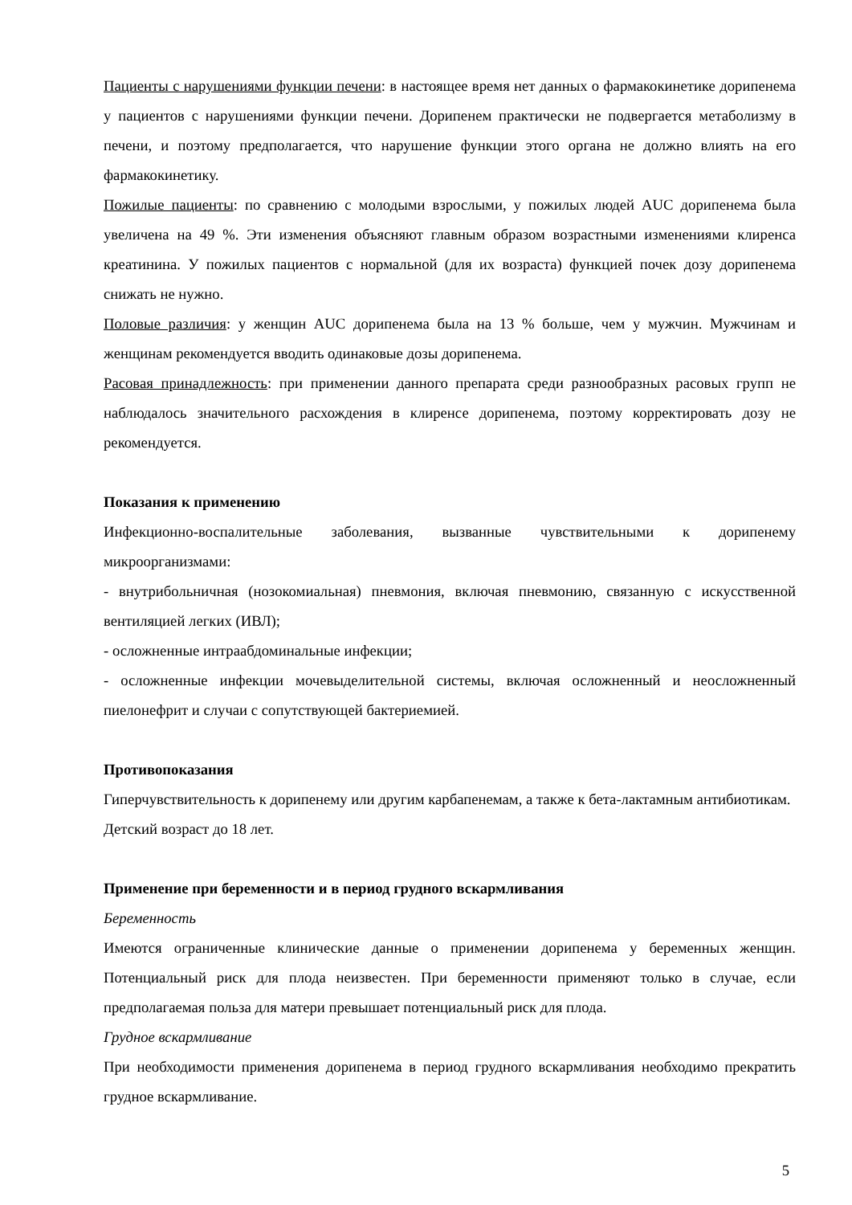Пациенты с нарушениями функции печени: в настоящее время нет данных о фармакокинетике дорипенема у пациентов с нарушениями функции печени. Дорипенем практически не подвергается метаболизму в печени, и поэтому предполагается, что нарушение функции этого органа не должно влиять на его фармакокинетику.
Пожилые пациенты: по сравнению с молодыми взрослыми, у пожилых людей AUC дорипенема была увеличена на 49 %. Эти изменения объясняют главным образом возрастными изменениями клиренса креатинина. У пожилых пациентов с нормальной (для их возраста) функцией почек дозу дорипенема снижать не нужно.
Половые различия: у женщин AUC дорипенема была на 13 % больше, чем у мужчин. Мужчинам и женщинам рекомендуется вводить одинаковые дозы дорипенема.
Расовая принадлежность: при применении данного препарата среди разнообразных расовых групп не наблюдалось значительного расхождения в клиренсе дорипенема, поэтому корректировать дозу не рекомендуется.
Показания к применению
Инфекционно-воспалительные заболевания, вызванные чувствительными к дорипенему микроорганизмами:
- внутрибольничная (нозокомиальная) пневмония, включая пневмонию, связанную с искусственной вентиляцией легких (ИВЛ);
- осложненные интраабдоминальные инфекции;
- осложненные инфекции мочевыделительной системы, включая осложненный и неосложненный пиелонефрит и случаи с сопутствующей бактериемией.
Противопоказания
Гиперчувствительность к дорипенему или другим карбапенемам, а также к бета-лактамным антибиотикам.
Детский возраст до 18 лет.
Применение при беременности и в период грудного вскармливания
Беременность
Имеются ограниченные клинические данные о применении дорипенема у беременных женщин. Потенциальный риск для плода неизвестен. При беременности применяют только в случае, если предполагаемая польза для матери превышает потенциальный риск для плода.
Грудное вскармливание
При необходимости применения дорипенема в период грудного вскармливания необходимо прекратить грудное вскармливание.
5